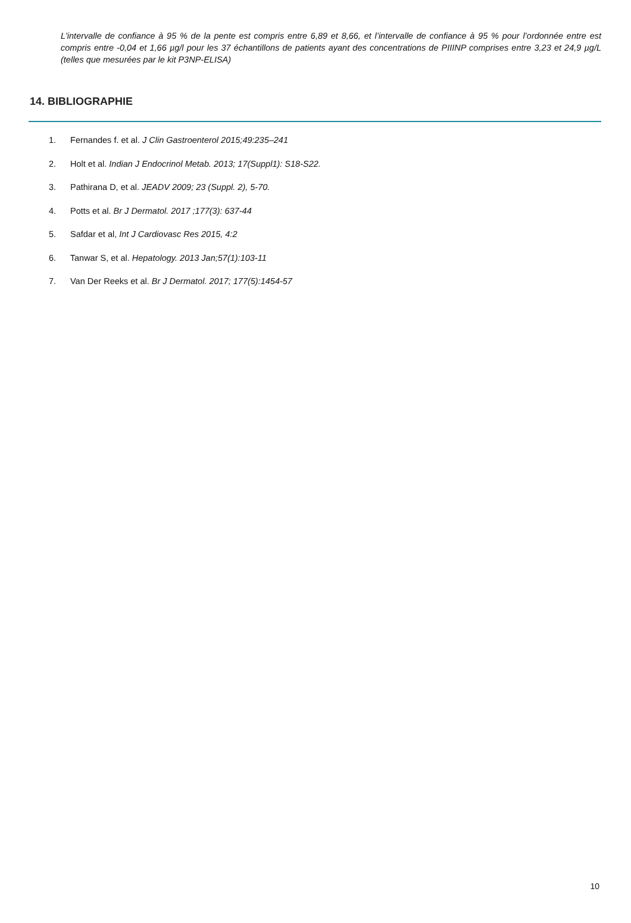L'intervalle de confiance à 95 % de la pente est compris entre 6,89 et 8,66, et l’intervalle de confiance à 95 % pour l’ordonnée entre est compris entre -0,04 et 1,66 µg/l pour les 37 échantillons de patients ayant des concentrations de PIIINP comprises entre 3,23 et 24,9 µg/L (telles que mesurées par le kit P3NP-ELISA)
14. BIBLIOGRAPHIE
1. Fernandes f. et al. J Clin Gastroenterol 2015;49:235–241
2. Holt et al. Indian J Endocrinol Metab. 2013; 17(Suppl1): S18-S22.
3. Pathirana D, et al. JEADV 2009; 23 (Suppl. 2), 5-70.
4. Potts et al. Br J Dermatol. 2017 ;177(3): 637-44
5. Safdar et al, Int J Cardiovasc Res 2015, 4:2
6. Tanwar S, et al. Hepatology. 2013 Jan;57(1):103-11
7. Van Der Reeks et al. Br J Dermatol. 2017; 177(5):1454-57
10